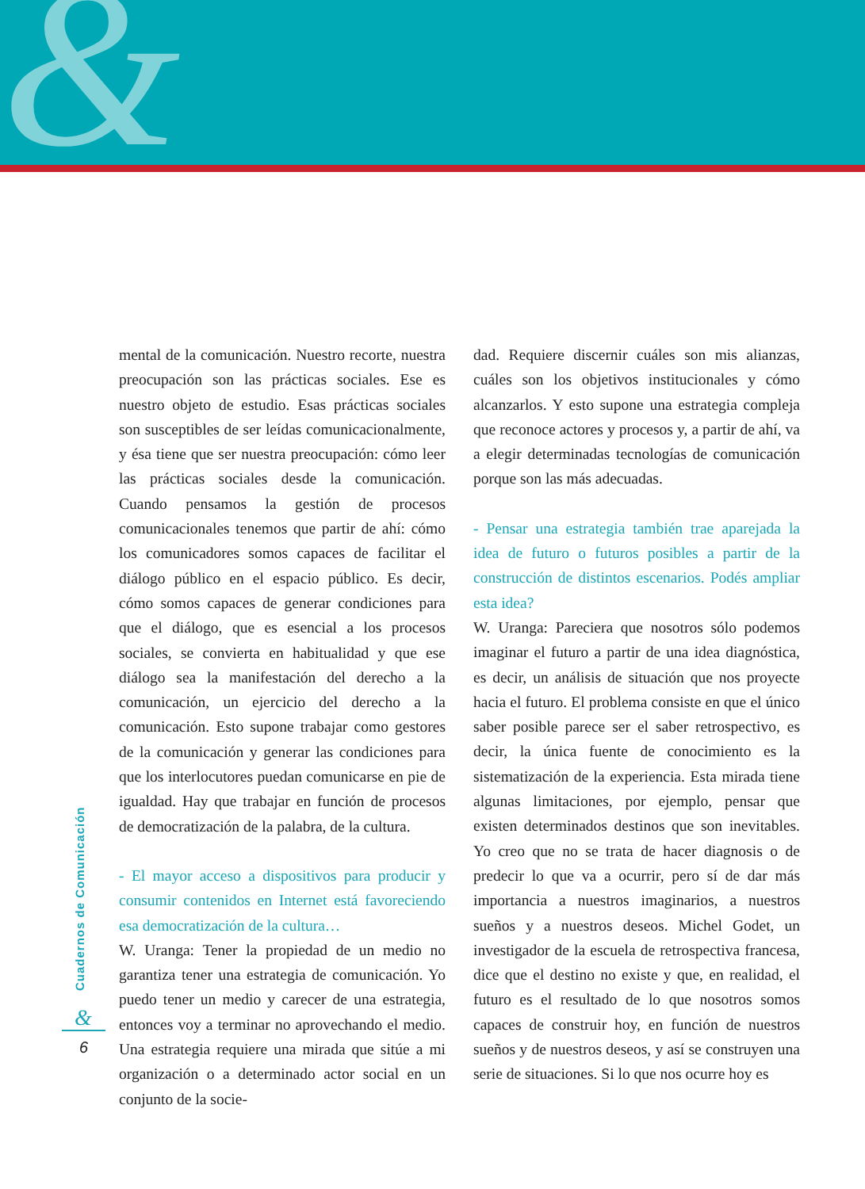&
mental de la comunicación. Nuestro recorte, nuestra preocupación son las prácticas sociales. Ese es nuestro objeto de estudio. Esas prácticas sociales son susceptibles de ser leídas comunicacionalmente, y ésa tiene que ser nuestra preocupación: cómo leer las prácticas sociales desde la comunicación. Cuando pensamos la gestión de procesos comunicacionales tenemos que partir de ahí: cómo los comunicadores somos capaces de facilitar el diálogo público en el espacio público. Es decir, cómo somos capaces de generar condiciones para que el diálogo, que es esencial a los procesos sociales, se convierta en habitualidad y que ese diálogo sea la manifestación del derecho a la comunicación, un ejercicio del derecho a la comunicación. Esto supone trabajar como gestores de la comunicación y generar las condiciones para que los interlocutores puedan comunicarse en pie de igualdad. Hay que trabajar en función de procesos de democratización de la palabra, de la cultura.
- El mayor acceso a dispositivos para producir y consumir contenidos en Internet está favoreciendo esa democratización de la cultura…
W. Uranga: Tener la propiedad de un medio no garantiza tener una estrategia de comunicación. Yo puedo tener un medio y carecer de una estrategia, entonces voy a terminar no aprovechando el medio. Una estrategia requiere una mirada que sitúe a mi organización o a determinado actor social en un conjunto de la socie-
dad. Requiere discernir cuáles son mis alianzas, cuáles son los objetivos institucionales y cómo alcanzarlos. Y esto supone una estrategia compleja que reconoce actores y procesos y, a partir de ahí, va a elegir determinadas tecnologías de comunicación porque son las más adecuadas.
- Pensar una estrategia también trae aparejada la idea de futuro o futuros posibles a partir de la construcción de distintos escenarios. Podés ampliar esta idea?
W. Uranga: Pareciera que nosotros sólo podemos imaginar el futuro a partir de una idea diagnóstica, es decir, un análisis de situación que nos proyecte hacia el futuro. El problema consiste en que el único saber posible parece ser el saber retrospectivo, es decir, la única fuente de conocimiento es la sistematización de la experiencia. Esta mirada tiene algunas limitaciones, por ejemplo, pensar que existen determinados destinos que son inevitables. Yo creo que no se trata de hacer diagnosis o de predecir lo que va a ocurrir, pero sí de dar más importancia a nuestros imaginarios, a nuestros sueños y a nuestros deseos. Michel Godet, un investigador de la escuela de retrospectiva francesa, dice que el destino no existe y que, en realidad, el futuro es el resultado de lo que nosotros somos capaces de construir hoy, en función de nuestros sueños y de nuestros deseos, y así se construyen una serie de situaciones. Si lo que nos ocurre hoy es
Cuadernos de Comunicación
&
6